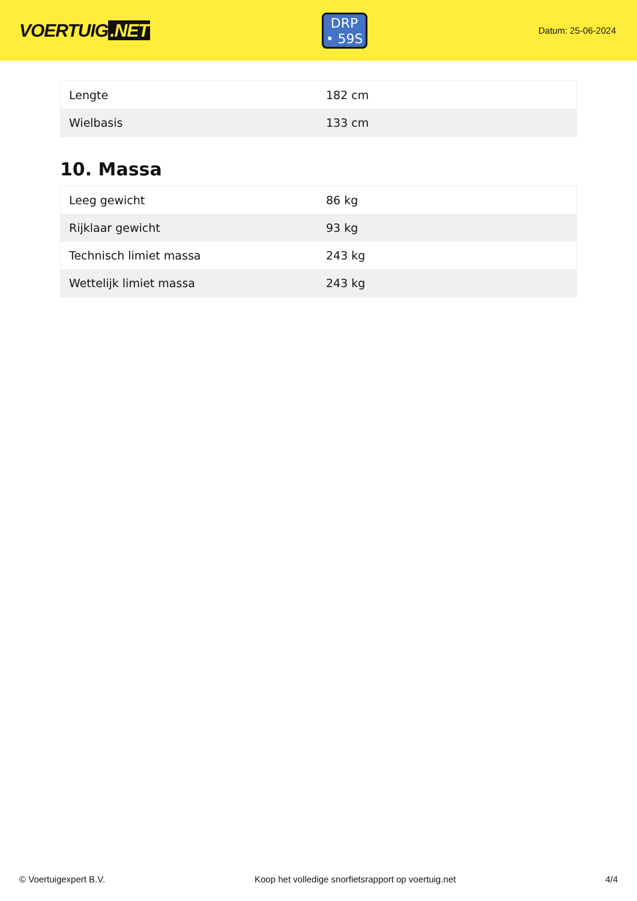VOERTUIG.NET
DRP
• 59S
Datum: 25-06-2024
| Lengte | 182 cm |
| Wielbasis | 133 cm |
10. Massa
| Leeg gewicht | 86 kg |
| Rijklaar gewicht | 93 kg |
| Technisch limiet massa | 243 kg |
| Wettelijk limiet massa | 243 kg |
© Voertuigexpert B.V. Koop het volledige snorfietsrapport op voertuig.net 4/4